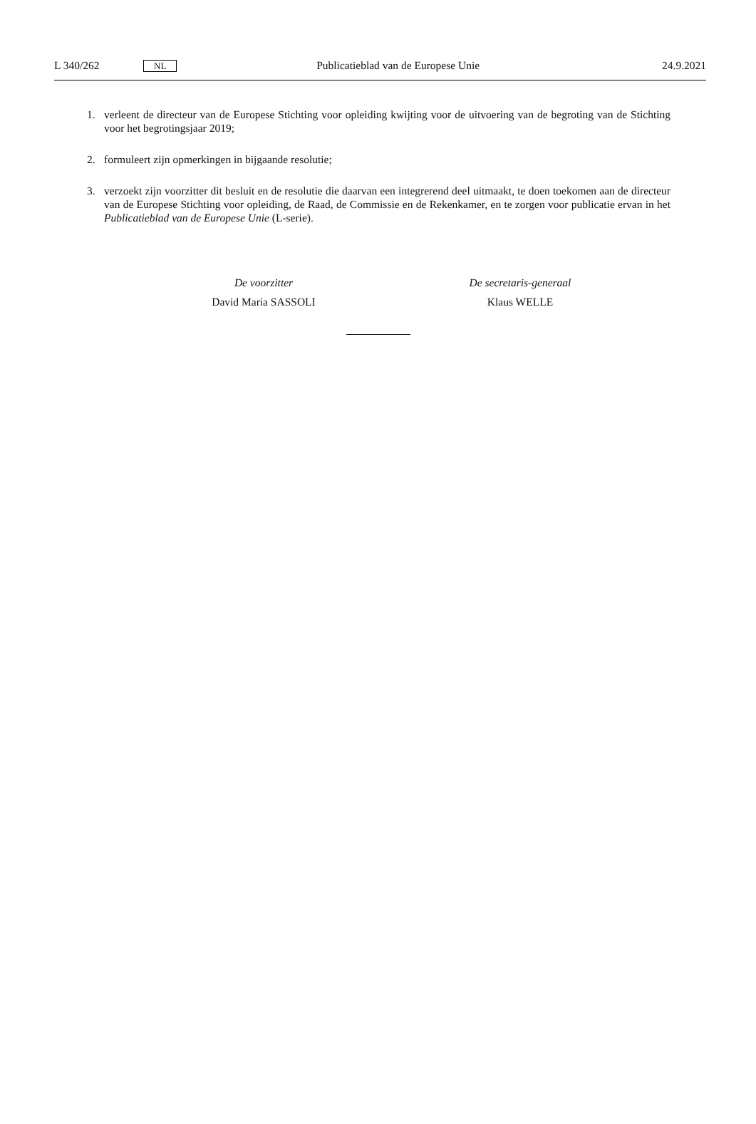L 340/262 NL Publicatieblad van de Europese Unie 24.9.2021
1. verleent de directeur van de Europese Stichting voor opleiding kwijting voor de uitvoering van de begroting van de Stichting voor het begrotingsjaar 2019;
2. formuleert zijn opmerkingen in bijgaande resolutie;
3. verzoekt zijn voorzitter dit besluit en de resolutie die daarvan een integrerend deel uitmaakt, te doen toekomen aan de directeur van de Europese Stichting voor opleiding, de Raad, de Commissie en de Rekenkamer, en te zorgen voor publicatie ervan in het Publicatieblad van de Europese Unie (L-serie).
De voorzitter
David Maria SASSOLI
De secretaris-generaal
Klaus WELLE